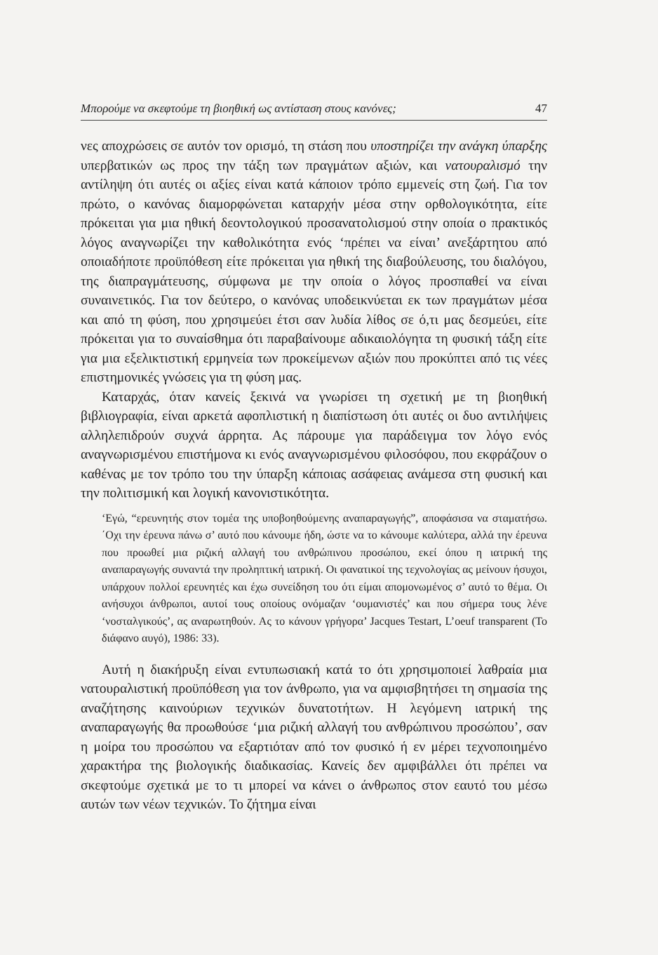Μπορούμε να σκεφτούμε τη βιοηθική ως αντίσταση στους κανόνες; 47
νες αποχρώσεις σε αυτόν τον ορισμό, τη στάση που υποστηρίζει την ανάγκη ύπαρξης υπερβατικών ως προς την τάξη των πραγμάτων αξιών, και νατουραλισμό την αντίληψη ότι αυτές οι αξίες είναι κατά κάποιον τρόπο εμμενείς στη ζωή. Για τον πρώτο, ο κανόνας διαμορφώνεται καταρχήν μέσα στην ορθολογικότητα, είτε πρόκειται για μια ηθική δεοντολογικού προσανατολισμού στην οποία ο πρακτικός λόγος αναγνωρίζει την καθολικότητα ενός ‘πρέπει να είναι’ ανεξάρτητου από οποιαδήποτε προϋπόθεση είτε πρόκειται για ηθική της διαβούλευσης, του διαλόγου, της διαπραγμάτευσης, σύμφωνα με την οποία ο λόγος προσπαθεί να είναι συναινετικός. Για τον δεύτερο, ο κανόνας υποδεικνύεται εκ των πραγμάτων μέσα και από τη φύση, που χρησιμεύει έτσι σαν λυδία λίθος σε ό,τι μας δεσμεύει, είτε πρόκειται για το συναίσθημα ότι παραβαίνουμε αδικαιολόγητα τη φυσική τάξη είτε για μια εξελικτιστική ερμηνεία των προκείμενων αξιών που προκύπτει από τις νέες επιστημονικές γνώσεις για τη φύση μας.
Καταρχάς, όταν κανείς ξεκινά να γνωρίσει τη σχετική με τη βιοηθική βιβλιογραφία, είναι αρκετά αφοπλιστική η διαπίστωση ότι αυτές οι δυο αντιλήψεις αλληλεπιδρούν συχνά άρρητα. Ας πάρουμε για παράδειγμα τον λόγο ενός αναγνωρισμένου επιστήμονα κι ενός αναγνωρισμένου φιλοσόφου, που εκφράζουν ο καθένας με τον τρόπο του την ύπαρξη κάποιας ασάφειας ανάμεσα στη φυσική και την πολιτισμική και λογική κανονιστικότητα.
‘Εγώ, “ερευνητής στον τομέα της υποβοηθούμενης αναπαραγωγής”, αποφάσισα να σταματήσω. ΄Οχι την έρευνα πάνω σ’ αυτό που κάνουμε ήδη, ώστε να το κάνουμε καλύτερα, αλλά την έρευνα που προωθεί μια ριζική αλλαγή του ανθρώπινου προσώπου, εκεί όπου η ιατρική της αναπαραγωγής συναντά την προληπτική ιατρική. Οι φανατικοί της τεχνολογίας ας μείνουν ήσυχοι, υπάρχουν πολλοί ερευνητές και έχω συνείδηση του ότι είμαι απομονωμένος σ’ αυτό το θέμα. Οι ανήσυχοι άνθρωποι, αυτοί τους οποίους ονόμαζαν ‘ουμανιστές’ και που σήμερα τους λένε ‘νοσταλγικούς’, ας αναρωτηθούν. Ας το κάνουν γρήγορα’ Jacques Testart, L’oeuf transparent (Το διάφανο αυγό), 1986: 33).
Αυτή η διακήρυξη είναι εντυπωσιακή κατά το ότι χρησιμοποιεί λαθραία μια νατουραλιστική προϋπόθεση για τον άνθρωπο, για να αμφισβητήσει τη σημασία της αναζήτησης καινούριων τεχνικών δυνατοτήτων. Η λεγόμενη ιατρική της αναπαραγωγής θα προωθούσε ‘μια ριζική αλλαγή του ανθρώπινου προσώπου’, σαν η μοίρα του προσώπου να εξαρτιόταν από τον φυσικό ή εν μέρει τεχνοποιημένο χαρακτήρα της βιολογικής διαδικασίας. Κανείς δεν αμφιβάλλει ότι πρέπει να σκεφτούμε σχετικά με το τι μπορεί να κάνει ο άνθρωπος στον εαυτό του μέσω αυτών των νέων τεχνικών. Το ζήτημα είναι